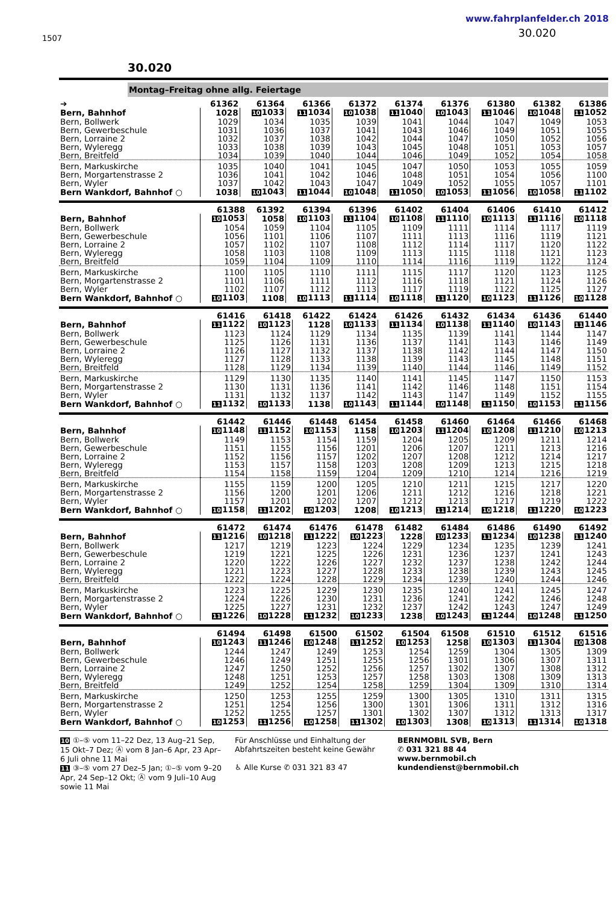1507
www.fahrplanfelder.ch 2018
30.020
30.020
Montag–Freitag ohne allg. Feiertage
| ➔ | 61362 | 61364 | 61366 | 61372 | 61374 | 61376 | 61380 | 61382 | 61386 |
| --- | --- | --- | --- | --- | --- | --- | --- | --- | --- |
| Bern, Bahnhof | 1028 | 10 1033 | 11 1034 | 10 1038 | 11 1040 | 10 1043 | 11 1046 | 10 1048 | 11 1052 |
| Bern, Bollwerk | 1029 | 1034 | 1035 | 1039 | 1041 | 1044 | 1047 | 1049 | 1053 |
| Bern, Gewerbeschule | 1031 | 1036 | 1037 | 1041 | 1043 | 1046 | 1049 | 1051 | 1055 |
| Bern, Lorraine 2 | 1032 | 1037 | 1038 | 1042 | 1044 | 1047 | 1050 | 1052 | 1056 |
| Bern, Wyleregg | 1033 | 1038 | 1039 | 1043 | 1045 | 1048 | 1051 | 1053 | 1057 |
| Bern, Breitfeld | 1034 | 1039 | 1040 | 1044 | 1046 | 1049 | 1052 | 1054 | 1058 |
| Bern, Markuskirche | 1035 | 1040 | 1041 | 1045 | 1047 | 1050 | 1053 | 1055 | 1059 |
| Bern, Morgartenstrasse 2 | 1036 | 1041 | 1042 | 1046 | 1048 | 1051 | 1054 | 1056 | 1100 |
| Bern, Wyler | 1037 | 1042 | 1043 | 1047 | 1049 | 1052 | 1055 | 1057 | 1101 |
| Bern Wankdorf, Bahnhof ○ | 1038 | 10 1043 | 11 1044 | 10 1048 | 11 1050 | 10 1053 | 11 1056 | 10 1058 | 11 1102 |
| | 61388 | 61392 | 61394 | 61396 | 61402 | 61404 | 61406 | 61410 | 61412 |
| --- | --- | --- | --- | --- | --- | --- | --- | --- | --- |
| Bern, Bahnhof | 10 1053 | 1058 | 10 1103 | 11 1104 | 10 1108 | 11 1110 | 10 1113 | 11 1116 | 10 1118 |
| Bern, Bollwerk | 1054 | 1059 | 1104 | 1105 | 1109 | 1111 | 1114 | 1117 | 1119 |
| Bern, Gewerbeschule | 1056 | 1101 | 1106 | 1107 | 1111 | 1113 | 1116 | 1119 | 1121 |
| Bern, Lorraine 2 | 1057 | 1102 | 1107 | 1108 | 1112 | 1114 | 1117 | 1120 | 1122 |
| Bern, Wyleregg | 1058 | 1103 | 1108 | 1109 | 1113 | 1115 | 1118 | 1121 | 1123 |
| Bern, Breitfeld | 1059 | 1104 | 1109 | 1110 | 1114 | 1116 | 1119 | 1122 | 1124 |
| Bern, Markuskirche | 1100 | 1105 | 1110 | 1111 | 1115 | 1117 | 1120 | 1123 | 1125 |
| Bern, Morgartenstrasse 2 | 1101 | 1106 | 1111 | 1112 | 1116 | 1118 | 1121 | 1124 | 1126 |
| Bern, Wyler | 1102 | 1107 | 1112 | 1113 | 1117 | 1119 | 1122 | 1125 | 1127 |
| Bern Wankdorf, Bahnhof ○ | 10 1103 | 1108 | 10 1113 | 11 1114 | 10 1118 | 11 1120 | 10 1123 | 11 1126 | 10 1128 |
| | 61416 | 61418 | 61422 | 61424 | 61426 | 61432 | 61434 | 61436 | 61440 |
| --- | --- | --- | --- | --- | --- | --- | --- | --- | --- |
| Bern, Bahnhof | 11 1122 | 10 1123 | 1128 | 10 1133 | 11 1134 | 10 1138 | 11 1140 | 10 1143 | 11 1146 |
| Bern, Bollwerk | 1123 | 1124 | 1129 | 1134 | 1135 | 1139 | 1141 | 1144 | 1147 |
| Bern, Gewerbeschule | 1125 | 1126 | 1131 | 1136 | 1137 | 1141 | 1143 | 1146 | 1149 |
| Bern, Lorraine 2 | 1126 | 1127 | 1132 | 1137 | 1138 | 1142 | 1144 | 1147 | 1150 |
| Bern, Wyleregg | 1127 | 1128 | 1133 | 1138 | 1139 | 1143 | 1145 | 1148 | 1151 |
| Bern, Breitfeld | 1128 | 1129 | 1134 | 1139 | 1140 | 1144 | 1146 | 1149 | 1152 |
| Bern, Markuskirche | 1129 | 1130 | 1135 | 1140 | 1141 | 1145 | 1147 | 1150 | 1153 |
| Bern, Morgartenstrasse 2 | 1130 | 1131 | 1136 | 1141 | 1142 | 1146 | 1148 | 1151 | 1154 |
| Bern, Wyler | 1131 | 1132 | 1137 | 1142 | 1143 | 1147 | 1149 | 1152 | 1155 |
| Bern Wankdorf, Bahnhof ○ | 11 1132 | 10 1133 | 1138 | 10 1143 | 11 1144 | 10 1148 | 11 1150 | 10 1153 | 11 1156 |
| | 61442 | 61446 | 61448 | 61454 | 61458 | 61460 | 61464 | 61466 | 61468 |
| --- | --- | --- | --- | --- | --- | --- | --- | --- | --- |
| Bern, Bahnhof | 10 1148 | 11 1152 | 10 1153 | 1158 | 10 1203 | 11 1204 | 10 1208 | 11 1210 | 10 1213 |
| Bern, Bollwerk | 1149 | 1153 | 1154 | 1159 | 1204 | 1205 | 1209 | 1211 | 1214 |
| Bern, Gewerbeschule | 1151 | 1155 | 1156 | 1201 | 1206 | 1207 | 1211 | 1213 | 1216 |
| Bern, Lorraine 2 | 1152 | 1156 | 1157 | 1202 | 1207 | 1208 | 1212 | 1214 | 1217 |
| Bern, Wyleregg | 1153 | 1157 | 1158 | 1203 | 1208 | 1209 | 1213 | 1215 | 1218 |
| Bern, Breitfeld | 1154 | 1158 | 1159 | 1204 | 1209 | 1210 | 1214 | 1216 | 1219 |
| Bern, Markuskirche | 1155 | 1159 | 1200 | 1205 | 1210 | 1211 | 1215 | 1217 | 1220 |
| Bern, Morgartenstrasse 2 | 1156 | 1200 | 1201 | 1206 | 1211 | 1212 | 1216 | 1218 | 1221 |
| Bern, Wyler | 1157 | 1201 | 1202 | 1207 | 1212 | 1213 | 1217 | 1219 | 1222 |
| Bern Wankdorf, Bahnhof ○ | 10 1158 | 11 1202 | 10 1203 | 1208 | 10 1213 | 11 1214 | 10 1218 | 11 1220 | 10 1223 |
| | 61472 | 61474 | 61476 | 61478 | 61482 | 61484 | 61486 | 61490 | 61492 |
| --- | --- | --- | --- | --- | --- | --- | --- | --- | --- |
| Bern, Bahnhof | 11 1216 | 10 1218 | 11 1222 | 10 1223 | 1228 | 10 1233 | 11 1234 | 10 1238 | 11 1240 |
| Bern, Bollwerk | 1217 | 1219 | 1223 | 1224 | 1229 | 1234 | 1235 | 1239 | 1241 |
| Bern, Gewerbeschule | 1219 | 1221 | 1225 | 1226 | 1231 | 1236 | 1237 | 1241 | 1243 |
| Bern, Lorraine 2 | 1220 | 1222 | 1226 | 1227 | 1232 | 1237 | 1238 | 1242 | 1244 |
| Bern, Wyleregg | 1221 | 1223 | 1227 | 1228 | 1233 | 1238 | 1239 | 1243 | 1245 |
| Bern, Breitfeld | 1222 | 1224 | 1228 | 1229 | 1234 | 1239 | 1240 | 1244 | 1246 |
| Bern, Markuskirche | 1223 | 1225 | 1229 | 1230 | 1235 | 1240 | 1241 | 1245 | 1247 |
| Bern, Morgartenstrasse 2 | 1224 | 1226 | 1230 | 1231 | 1236 | 1241 | 1242 | 1246 | 1248 |
| Bern, Wyler | 1225 | 1227 | 1231 | 1232 | 1237 | 1242 | 1243 | 1247 | 1249 |
| Bern Wankdorf, Bahnhof ○ | 11 1226 | 10 1228 | 11 1232 | 10 1233 | 1238 | 10 1243 | 11 1244 | 10 1248 | 11 1250 |
| | 61494 | 61498 | 61500 | 61502 | 61504 | 61508 | 61510 | 61512 | 61516 |
| --- | --- | --- | --- | --- | --- | --- | --- | --- | --- |
| Bern, Bahnhof | 10 1243 | 11 1246 | 10 1248 | 11 1252 | 10 1253 | 1258 | 10 1303 | 11 1304 | 10 1308 |
| Bern, Bollwerk | 1244 | 1247 | 1249 | 1253 | 1254 | 1259 | 1304 | 1305 | 1309 |
| Bern, Gewerbeschule | 1246 | 1249 | 1251 | 1255 | 1256 | 1301 | 1306 | 1307 | 1311 |
| Bern, Lorraine 2 | 1247 | 1250 | 1252 | 1256 | 1257 | 1302 | 1307 | 1308 | 1312 |
| Bern, Wyleregg | 1248 | 1251 | 1253 | 1257 | 1258 | 1303 | 1308 | 1309 | 1313 |
| Bern, Breitfeld | 1249 | 1252 | 1254 | 1258 | 1259 | 1304 | 1309 | 1310 | 1314 |
| Bern, Markuskirche | 1250 | 1253 | 1255 | 1259 | 1300 | 1305 | 1310 | 1311 | 1315 |
| Bern, Morgartenstrasse 2 | 1251 | 1254 | 1256 | 1300 | 1301 | 1306 | 1311 | 1312 | 1316 |
| Bern, Wyler | 1252 | 1255 | 1257 | 1301 | 1302 | 1307 | 1312 | 1313 | 1317 |
| Bern Wankdorf, Bahnhof ○ | 10 1253 | 11 1256 | 10 1258 | 11 1302 | 10 1303 | 1308 | 10 1313 | 11 1314 | 10 1318 |
10 ①–⑤ vom 11–22 Dez, 13 Aug–21 Sep, 15 Okt–7 Dez; Ⓐ vom 8 Jan–6 Apr, 23 Apr–6 Juli ohne 11 Mai
11 ③–⑤ vom 27 Dez–5 Jan; ①–⑤ vom 9–20 Apr, 24 Sep–12 Okt; Ⓐ vom 9 Juli–10 Aug sowie 11 Mai
Für Anschlüsse und Einhaltung der Abfahrtszeiten besteht keine Gewähr
♿ Alle Kurse ✆ 031 321 83 47
BERNMOBIL SVB, Bern
✆ 031 321 88 44
www.bernmobil.ch
kundendienst@bernmobil.ch